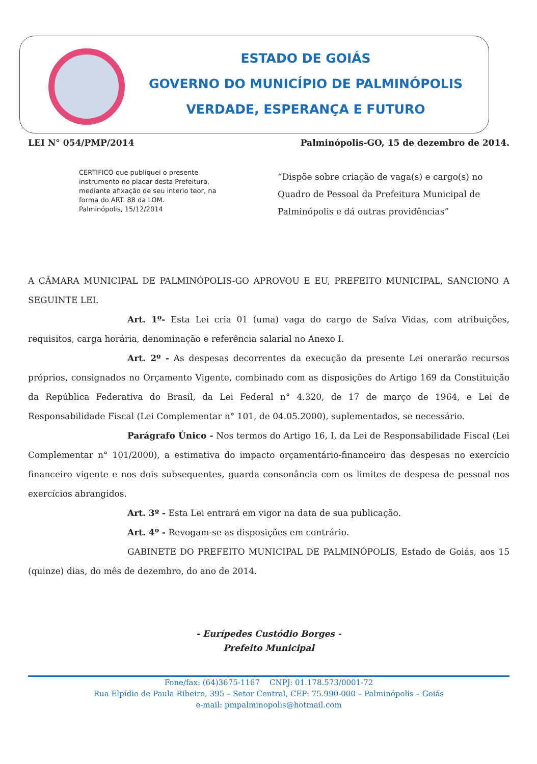ESTADO DE GOIÁS
GOVERNO DO MUNICÍPIO DE PALMINÓPOLIS
VERDADE, ESPERANÇA E FUTURO
LEI N° 054/PMP/2014 Palminópolis-GO, 15 de dezembro de 2014.
CERTIFICO que publiquei o presente instrumento no placar desta Prefeitura, mediante afixação de seu interio teor, na forma do ART. 88 da LOM.
Palminópolis, 15/12/2014
“Dispõe sobre criação de vaga(s) e cargo(s) no Quadro de Pessoal da Prefeitura Municipal de Palminópolis e dá outras providências”
A CÂMARA MUNICIPAL DE PALMINÓPOLIS-GO APROVOU E EU, PREFEITO MUNICIPAL, SANCIONO A SEGUINTE LEI.
Art. 1º- Esta Lei cria 01 (uma) vaga do cargo de Salva Vidas, com atribuições, requisitos, carga horária, denominação e referência salarial no Anexo I.
Art. 2º - As despesas decorrentes da execução da presente Lei onerarão recursos próprios, consignados no Orçamento Vigente, combinado com as disposições do Artigo 169 da Constituição da República Federativa do Brasil, da Lei Federal n° 4.320, de 17 de março de 1964, e Lei de Responsabilidade Fiscal (Lei Complementar n° 101, de 04.05.2000), suplementados, se necessário.
Parágrafo Único - Nos termos do Artigo 16, I, da Lei de Responsabilidade Fiscal (Lei Complementar n° 101/2000), a estimativa do impacto orçamentário-financeiro das despesas no exercício financeiro vigente e nos dois subsequentes, guarda consonância com os limites de despesa de pessoal nos exercícios abrangidos.
Art. 3º - Esta Lei entrará em vigor na data de sua publicação.
Art. 4º - Revogam-se as disposições em contrário.
GABINETE DO PREFEITO MUNICIPAL DE PALMINÓPOLIS, Estado de Goiás, aos 15 (quinze) dias, do mês de dezembro, do ano de 2014.
- Eurípedes Custódio Borges -
Prefeito Municipal
Fone/fax: (64)3675-1167 CNPJ: 01.178.573/0001-72
Rua Elpídio de Paula Ribeiro, 395 – Setor Central, CEP: 75.990-000 – Palminópolis – Goiás
e-mail: pmpalminopolis@hotmail.com